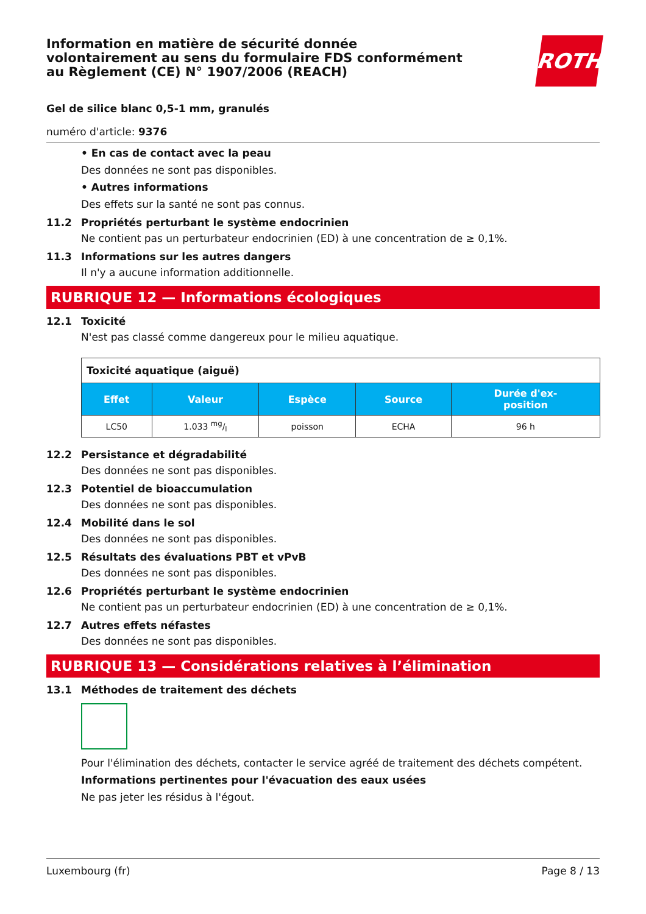Information en matière de sécurité donnée
volontairement au sens du formulaire FDS conformément
au Règlement (CE) N° 1907/2006 (REACH)
ROTH
Gel de silice blanc 0,5-1 mm, granulés
numéro d'article: 9376
• En cas de contact avec la peau
Des données ne sont pas disponibles.
• Autres informations
Des effets sur la santé ne sont pas connus.
11.2 Propriétés perturbant le système endocrinien
Ne contient pas un perturbateur endocrinien (ED) à une concentration de ≥ 0,1%.
11.3 Informations sur les autres dangers
Il n'y a aucune information additionnelle.
RUBRIQUE 12 — Informations écologiques
12.1 Toxicité
N'est pas classé comme dangereux pour le milieu aquatique.
| Toxicité aquatique (aiguë) | | | | |
| Effet | Valeur | Espèce | Source | Durée d'ex- position |
| LC50 | 1.033 mg/l | poisson | ECHA | 96 h |
12.2 Persistance et dégradabilité
Des données ne sont pas disponibles.
12.3 Potentiel de bioaccumulation
Des données ne sont pas disponibles.
12.4 Mobilité dans le sol
Des données ne sont pas disponibles.
12.5 Résultats des évaluations PBT et vPvB
Des données ne sont pas disponibles.
12.6 Propriétés perturbant le système endocrinien
Ne contient pas un perturbateur endocrinien (ED) à une concentration de ≥ 0,1%.
12.7 Autres effets néfastes
Des données ne sont pas disponibles.
RUBRIQUE 13 — Considérations relatives à l’élimination
13.1 Méthodes de traitement des déchets
Pour l'élimination des déchets, contacter le service agréé de traitement des déchets compétent.
Informations pertinentes pour l'évacuation des eaux usées
Ne pas jeter les résidus à l'égout.
Luxembourg (fr) Page 8 / 13